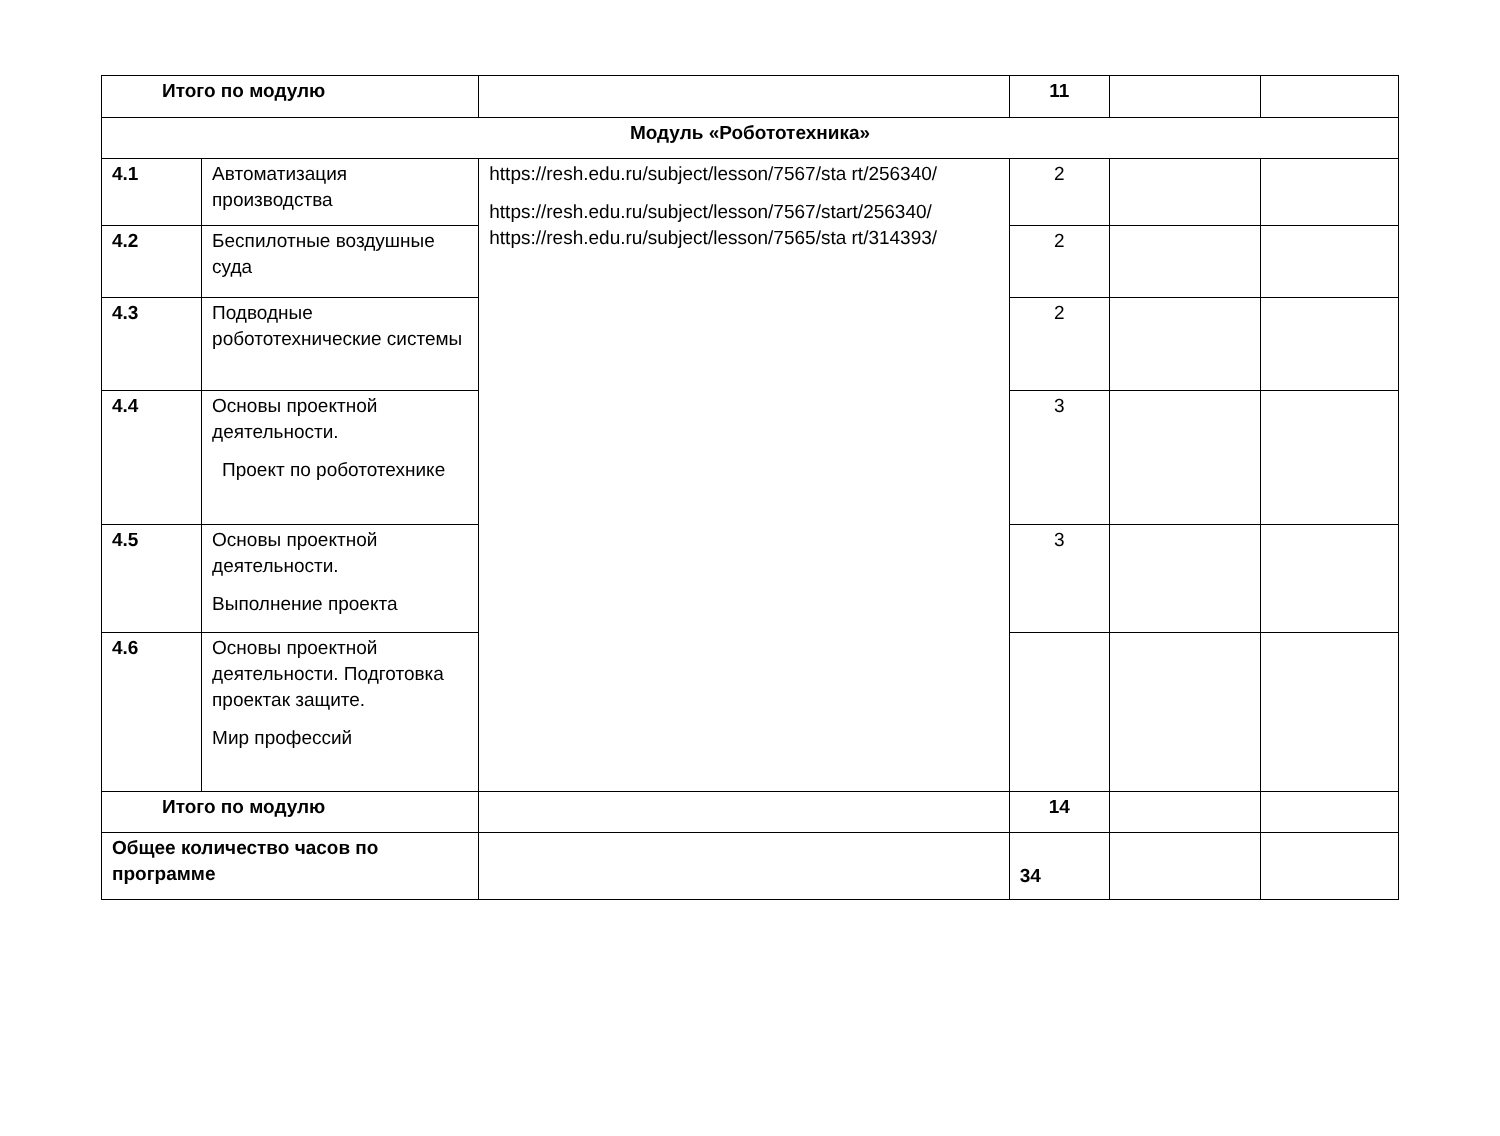| Итого по модулю | | | 11 | | |
| Модуль «Робототехника» | | | | | |
| 4.1 | Автоматизация производства | https://resh.edu.ru/subject/lesson/7567/sta rt/256340/ https://resh.edu.ru/subject/lesson/7567/start/256340/ https://resh.edu.ru/subject/lesson/7565/sta rt/314393/ | 2 | | |
| 4.2 | Беспилотные воздушные суда | | 2 | | |
| 4.3 | Подводные робототехнические системы | | 2 | | |
| 4.4 | Основы проектной деятельности. Проект по робототехнике | | 3 | | |
| 4.5 | Основы проектной деятельности. Выполнение проекта | | 3 | | |
| 4.6 | Основы проектной деятельности. Подготовка проектак защите. Мир профессий | | | | |
| Итого по модулю | | | 14 | | |
| Общее количество часов по программе | | | 34 | | |